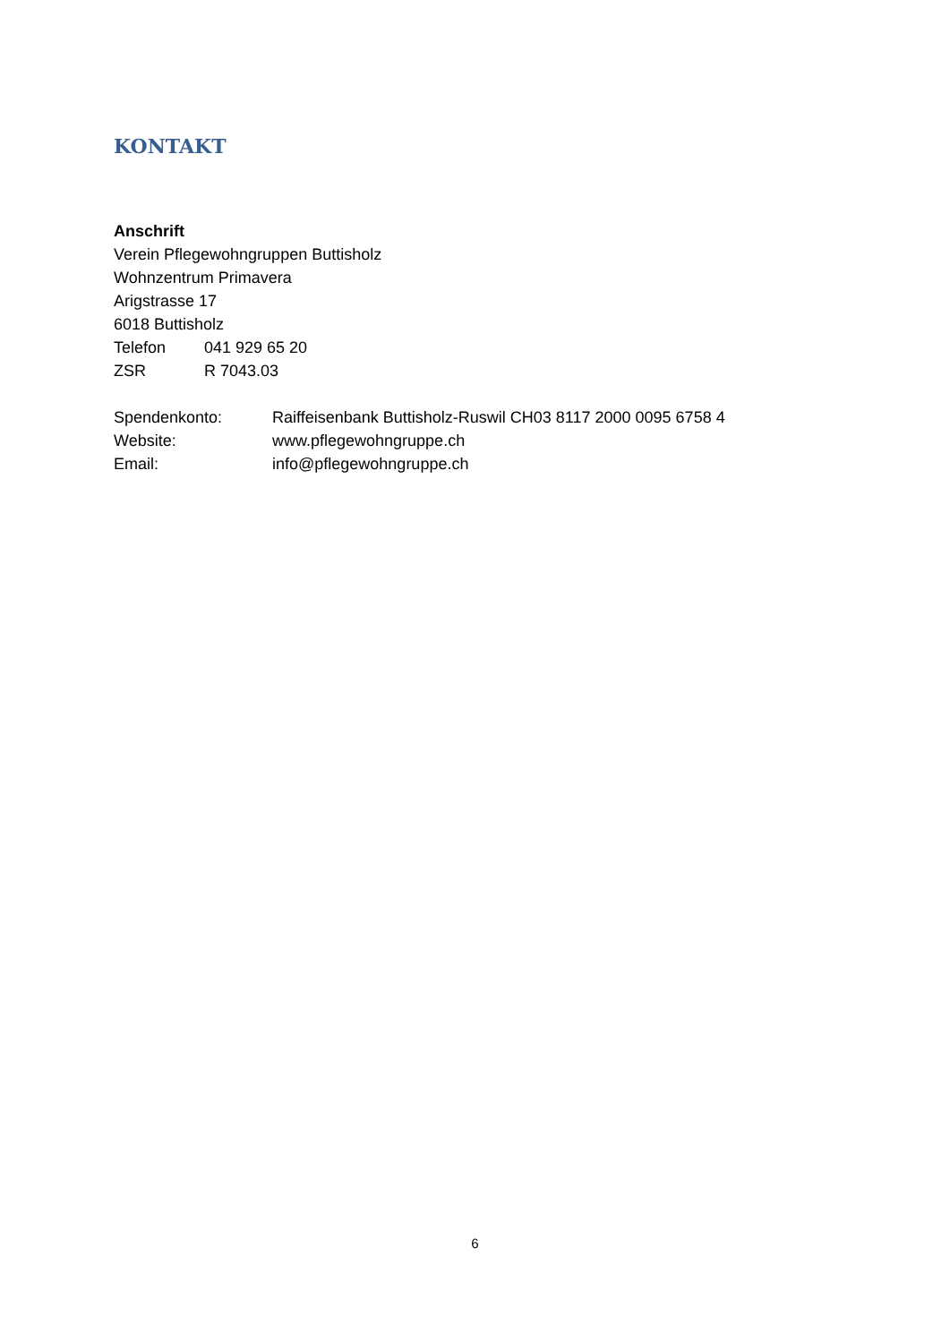KONTAKT
Anschrift
Verein Pflegewohngruppen Buttisholz
Wohnzentrum Primavera
Arigstrasse 17
6018 Buttisholz
Telefon 041 929 65 20
ZSR R 7043.03
Spendenkonto: Raiffeisenbank Buttisholz-Ruswil CH03 8117 2000 0095 6758 4
Website: www.pflegewohngruppe.ch
Email: info@pflegewohngruppe.ch
6